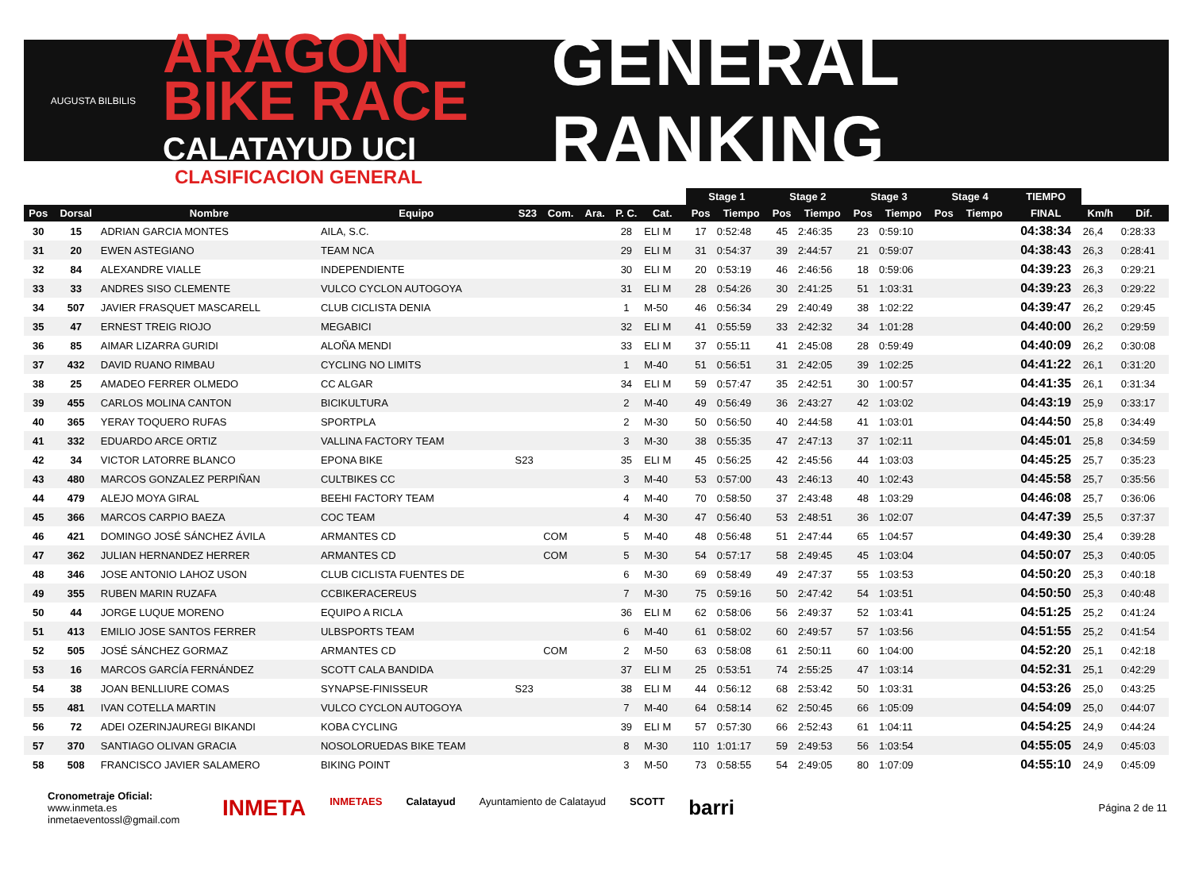AUGUSTA BILBILIS
ARAGON BIKE RACE
CALATAYUD UCI
GENERAL RANKING
CLASIFICACION GENERAL
| | | | | | | | | | | Stage 1 | | Stage 2 | | Stage 3 | | Stage 4 | | TIEMPO | | |
| --- | --- | --- | --- | --- | --- | --- | --- | --- | --- | --- | --- | --- | --- | --- | --- | --- | --- | --- | --- | --- |
| Pos | Dorsal | Nombre | Equipo | S23 | Com. | Ara. | P. C. | Cat. | | Pos | Tiempo | Pos | Tiempo | Pos | Tiempo | Pos | Tiempo | FINAL | Km/h | Dif. |
| 30 | 15 | ADRIAN GARCIA MONTES | AILA, S.C. | | | | 28 | ELI M | | 17 | 0:52:48 | 45 | 2:46:35 | 23 | 0:59:10 | | | 04:38:34 | 26,4 | 0:28:33 |
| 31 | 20 | EWEN ASTEGIANO | TEAM NCA | | | | 29 | ELI M | | 31 | 0:54:37 | 39 | 2:44:57 | 21 | 0:59:07 | | | 04:38:43 | 26,3 | 0:28:41 |
| 32 | 84 | ALEXANDRE VIALLE | INDEPENDIENTE | | | | 30 | ELI M | | 20 | 0:53:19 | 46 | 2:46:56 | 18 | 0:59:06 | | | 04:39:23 | 26,3 | 0:29:21 |
| 33 | 33 | ANDRES SISO CLEMENTE | VULCO CYCLON AUTOGOYA | | | | 31 | ELI M | | 28 | 0:54:26 | 30 | 2:41:25 | 51 | 1:03:31 | | | 04:39:23 | 26,3 | 0:29:22 |
| 34 | 507 | JAVIER FRASQUET MASCARELL | CLUB CICLISTA DENIA | | | | 1 | M-50 | | 46 | 0:56:34 | 29 | 2:40:49 | 38 | 1:02:22 | | | 04:39:47 | 26,2 | 0:29:45 |
| 35 | 47 | ERNEST TREIG RIOJO | MEGABICI | | | | 32 | ELI M | | 41 | 0:55:59 | 33 | 2:42:32 | 34 | 1:01:28 | | | 04:40:00 | 26,2 | 0:29:59 |
| 36 | 85 | AIMAR LIZARRA GURIDI | ALOÑA MENDI | | | | 33 | ELI M | | 37 | 0:55:11 | 41 | 2:45:08 | 28 | 0:59:49 | | | 04:40:09 | 26,2 | 0:30:08 |
| 37 | 432 | DAVID RUANO RIMBAU | CYCLING NO LIMITS | | | | 1 | M-40 | | 51 | 0:56:51 | 31 | 2:42:05 | 39 | 1:02:25 | | | 04:41:22 | 26,1 | 0:31:20 |
| 38 | 25 | AMADEO FERRER OLMEDO | CC ALGAR | | | | 34 | ELI M | | 59 | 0:57:47 | 35 | 2:42:51 | 30 | 1:00:57 | | | 04:41:35 | 26,1 | 0:31:34 |
| 39 | 455 | CARLOS MOLINA CANTON | BICIKULTURA | | | | 2 | M-40 | | 49 | 0:56:49 | 36 | 2:43:27 | 42 | 1:03:02 | | | 04:43:19 | 25,9 | 0:33:17 |
| 40 | 365 | YERAY TOQUERO RUFAS | SPORTPLA | | | | 2 | M-30 | | 50 | 0:56:50 | 40 | 2:44:58 | 41 | 1:03:01 | | | 04:44:50 | 25,8 | 0:34:49 |
| 41 | 332 | EDUARDO ARCE ORTIZ | VALLINA FACTORY TEAM | | | | 3 | M-30 | | 38 | 0:55:35 | 47 | 2:47:13 | 37 | 1:02:11 | | | 04:45:01 | 25,8 | 0:34:59 |
| 42 | 34 | VICTOR LATORRE BLANCO | EPONA BIKE | S23 | | | 35 | ELI M | | 45 | 0:56:25 | 42 | 2:45:56 | 44 | 1:03:03 | | | 04:45:25 | 25,7 | 0:35:23 |
| 43 | 480 | MARCOS GONZALEZ PERPIÑAN | CULTBIKES CC | | | | 3 | M-40 | | 53 | 0:57:00 | 43 | 2:46:13 | 40 | 1:02:43 | | | 04:45:58 | 25,7 | 0:35:56 |
| 44 | 479 | ALEJO MOYA GIRAL | BEEHI FACTORY TEAM | | | | 4 | M-40 | | 70 | 0:58:50 | 37 | 2:43:48 | 48 | 1:03:29 | | | 04:46:08 | 25,7 | 0:36:06 |
| 45 | 366 | MARCOS CARPIO BAEZA | COC TEAM | | | | 4 | M-30 | | 47 | 0:56:40 | 53 | 2:48:51 | 36 | 1:02:07 | | | 04:47:39 | 25,5 | 0:37:37 |
| 46 | 421 | DOMINGO JOSÉ SÁNCHEZ ÁVILA | ARMANTES CD | | COM | | 5 | M-40 | | 48 | 0:56:48 | 51 | 2:47:44 | 65 | 1:04:57 | | | 04:49:30 | 25,4 | 0:39:28 |
| 47 | 362 | JULIAN HERNANDEZ HERRER | ARMANTES CD | | COM | | 5 | M-30 | | 54 | 0:57:17 | 58 | 2:49:45 | 45 | 1:03:04 | | | 04:50:07 | 25,3 | 0:40:05 |
| 48 | 346 | JOSE ANTONIO LAHOZ USON | CLUB CICLISTA FUENTES DE | | | | 6 | M-30 | | 69 | 0:58:49 | 49 | 2:47:37 | 55 | 1:03:53 | | | 04:50:20 | 25,3 | 0:40:18 |
| 49 | 355 | RUBEN MARIN RUZAFA | CCBIKERACEREUS | | | | 7 | M-30 | | 75 | 0:59:16 | 50 | 2:47:42 | 54 | 1:03:51 | | | 04:50:50 | 25,3 | 0:40:48 |
| 50 | 44 | JORGE LUQUE MORENO | EQUIPO A RICLA | | | | 36 | ELI M | | 62 | 0:58:06 | 56 | 2:49:37 | 52 | 1:03:41 | | | 04:51:25 | 25,2 | 0:41:24 |
| 51 | 413 | EMILIO JOSE SANTOS FERRER | ULBSPORTS TEAM | | | | 6 | M-40 | | 61 | 0:58:02 | 60 | 2:49:57 | 57 | 1:03:56 | | | 04:51:55 | 25,2 | 0:41:54 |
| 52 | 505 | JOSÉ SÁNCHEZ GORMAZ | ARMANTES CD | | COM | | 2 | M-50 | | 63 | 0:58:08 | 61 | 2:50:11 | 60 | 1:04:00 | | | 04:52:20 | 25,1 | 0:42:18 |
| 53 | 16 | MARCOS GARCÍA FERNÁNDEZ | SCOTT CALA BANDIDA | | | | 37 | ELI M | | 25 | 0:53:51 | 74 | 2:55:25 | 47 | 1:03:14 | | | 04:52:31 | 25,1 | 0:42:29 |
| 54 | 38 | JOAN BENLLIURE COMAS | SYNAPSE-FINISSEUR | S23 | | | 38 | ELI M | | 44 | 0:56:12 | 68 | 2:53:42 | 50 | 1:03:31 | | | 04:53:26 | 25,0 | 0:43:25 |
| 55 | 481 | IVAN COTELLA MARTIN | VULCO CYCLON AUTOGOYA | | | | 7 | M-40 | | 64 | 0:58:14 | 62 | 2:50:45 | 66 | 1:05:09 | | | 04:54:09 | 25,0 | 0:44:07 |
| 56 | 72 | ADEI OZERINJAUREGI BIKANDI | KOBA CYCLING | | | | 39 | ELI M | | 57 | 0:57:30 | 66 | 2:52:43 | 61 | 1:04:11 | | | 04:54:25 | 24,9 | 0:44:24 |
| 57 | 370 | SANTIAGO OLIVAN GRACIA | NOSOLORUEDAS BIKE TEAM | | | | 8 | M-30 | | 110 | 1:01:17 | 59 | 2:49:53 | 56 | 1:03:54 | | | 04:55:05 | 24,9 | 0:45:03 |
| 58 | 508 | FRANCISCO JAVIER SALAMERO | BIKING POINT | | | | 3 | M-50 | | 73 | 0:58:55 | 54 | 2:49:05 | 80 | 1:07:09 | | | 04:55:10 | 24,9 | 0:45:09 |
Cronometraje Oficial:
www.inmeta.es
inmetaeventossl@gmail.com
INMETA INMETAES Calatayud Ayuntamiento de Calatayud SCOTT barri
Página 2 de 11